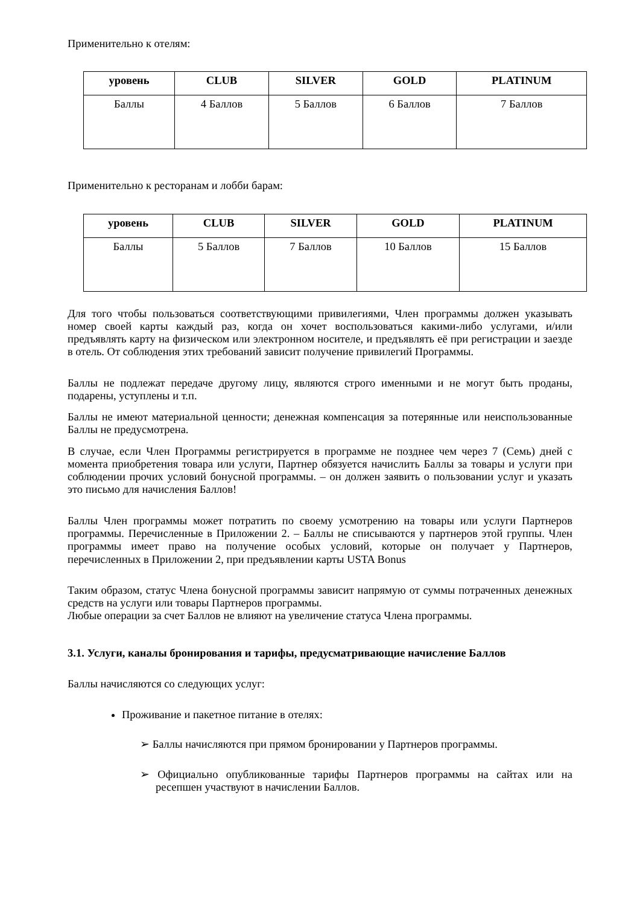Применительно к отелям:
| уровень | CLUB | SILVER | GOLD | PLATINUM |
| --- | --- | --- | --- | --- |
| Баллы | 4 Баллов | 5 Баллов | 6 Баллов | 7 Баллов |
Применительно к ресторанам и лобби барам:
| уровень | CLUB | SILVER | GOLD | PLATINUM |
| --- | --- | --- | --- | --- |
| Баллы | 5 Баллов | 7 Баллов | 10 Баллов | 15 Баллов |
Для того чтобы пользоваться соответствующими привилегиями, Член программы должен указывать номер своей карты каждый раз, когда он хочет воспользоваться какими-либо услугами, и/или предъявлять карту на физическом или электронном носителе, и предъявлять её при регистрации и заезде в отель. От соблюдения этих требований зависит получение привилегий Программы.
Баллы не подлежат передаче другому лицу, являются строго именными и не могут быть проданы, подарены, уступлены и т.п.
Баллы не имеют материальной ценности; денежная компенсация за потерянные или неиспользованные Баллы не предусмотрена.
В случае, если Член Программы регистрируется в программе не позднее чем через 7 (Семь) дней с момента приобретения товара или услуги, Партнер обязуется начислить Баллы за товары и услуги при соблюдении прочих условий бонусной программы. – он должен заявить о пользовании услуг и указать это письмо для начисления Баллов!
Баллы Член программы может потратить по своему усмотрению на товары или услуги Партнеров программы. Перечисленные в Приложении 2. – Баллы не списываются у партнеров этой группы. Член программы имеет право на получение особых условий, которые он получает у Партнеров, перечисленных в Приложении 2, при предъявлении карты USTA Bonus
Таким образом, статус Члена бонусной программы зависит напрямую от суммы потраченных денежных средств на услуги или товары Партнеров программы.
Любые операции за счет Баллов не влияют на увеличение статуса Члена программы.
3.1. Услуги, каналы бронирования и тарифы, предусматривающие начисление Баллов
Баллы начисляются со следующих услуг:
Проживание и пакетное питание в отелях:
➢ Баллы начисляются при прямом бронировании у Партнеров программы.
➢ Официально опубликованные тарифы Партнеров программы на сайтах или на ресепшен участвуют в начислении Баллов.